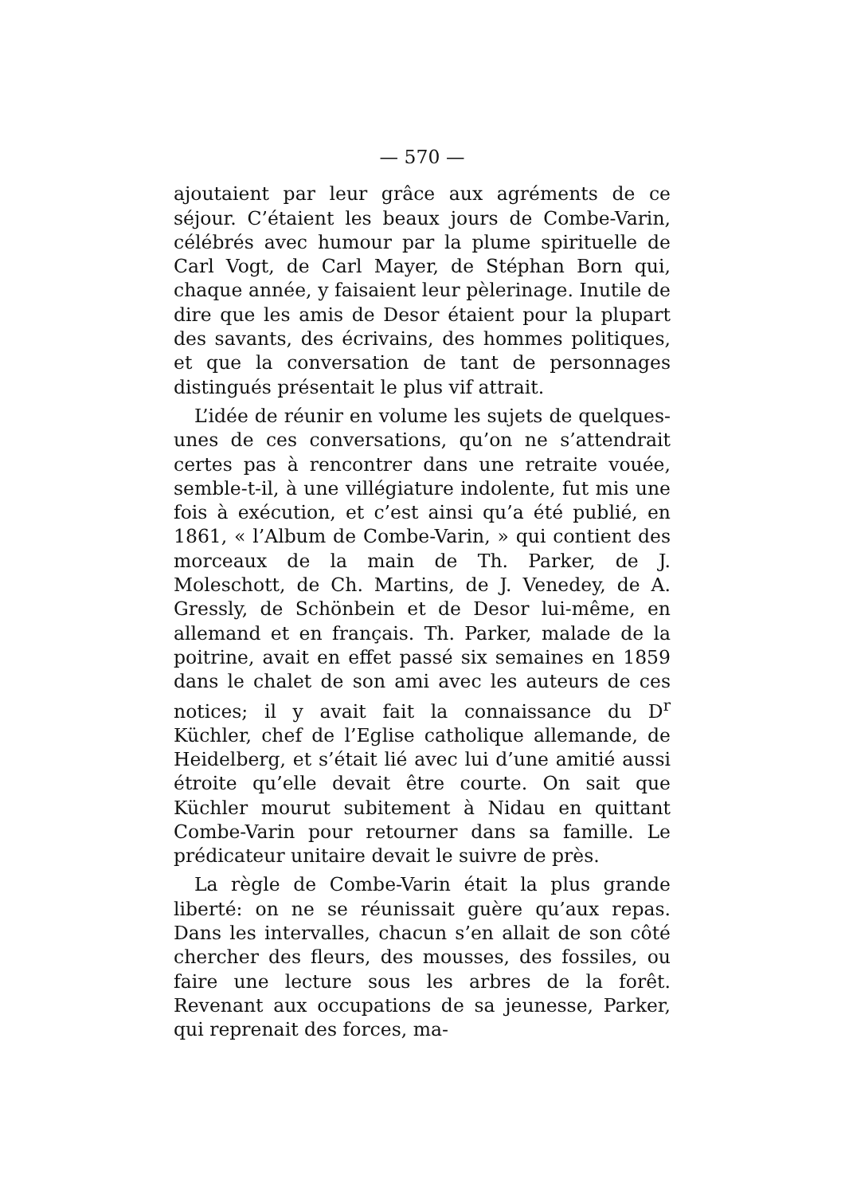— 570 —
ajoutaient par leur grâce aux agréments de ce séjour. C’étaient les beaux jours de Combe-Varin, célébrés avec humour par la plume spirituelle de Carl Vogt, de Carl Mayer, de Stéphan Born qui, chaque année, y faisaient leur pèlerinage. Inutile de dire que les amis de Desor étaient pour la plupart des savants, des écrivains, des hommes politiques, et que la conversation de tant de personnages distingués présentait le plus vif attrait.
L’idée de réunir en volume les sujets de quelques-unes de ces conversations, qu’on ne s’attendrait certes pas à rencontrer dans une retraite vouée, semble-t-il, à une villégiature indolente, fut mis une fois à exécution, et c’est ainsi qu’a été publié, en 1861, « l’Album de Combe-Varin, » qui contient des morceaux de la main de Th. Parker, de J. Moleschott, de Ch. Martins, de J. Venedey, de A. Gressly, de Schönbein et de Desor lui-même, en allemand et en français. Th. Parker, malade de la poitrine, avait en effet passé six semaines en 1859 dans le chalet de son ami avec les auteurs de ces notices; il y avait fait la connaissance du D<sup>r</sup> Küchler, chef de l’Eglise catholique allemande, de Heidelberg, et s’était lié avec lui d’une amitié aussi étroite qu’elle devait être courte. On sait que Küchler mourut subitement à Nidau en quittant Combe-Varin pour retourner dans sa famille. Le prédicateur unitaire devait le suivre de près.
La règle de Combe-Varin était la plus grande liberté: on ne se réunissait guère qu’aux repas. Dans les intervalles, chacun s’en allait de son côté chercher des fleurs, des mousses, des fossiles, ou faire une lecture sous les arbres de la forêt. Revenant aux occupations de sa jeunesse, Parker, qui reprenait des forces, ma-